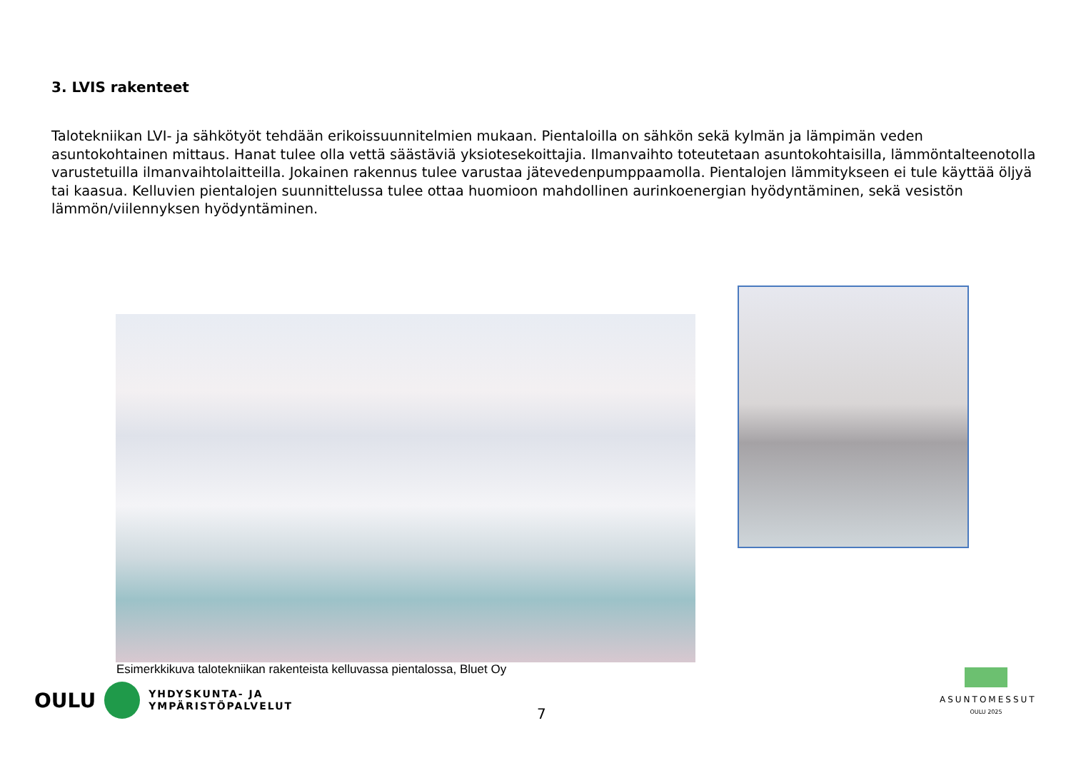3. LVIS rakenteet
Talotekniikan LVI- ja sähkötyöt tehdään erikoissuunnitelmien mukaan. Pientaloilla on sähkön sekä kylmän ja lämpimän veden asuntokohtainen mittaus. Hanat tulee olla vettä säästäviä yksiotesekoittajia. Ilmanvaihto toteutetaan asuntokohtaisilla, lämmöntalteenotolla varustetuilla ilmanvaihtolaitteilla. Jokainen rakennus tulee varustaa jätevedenpumppaamolla. Pientalojen lämmitykseen ei tule käyttää öljyä tai kaasua. Kelluvien pientalojen suunnittelussa tulee ottaa huomioon mahdollinen aurinkoenergian hyödyntäminen, sekä vesistön lämmön/viilennyksen hyödyntäminen.
Esimerkkikuva talotekniikan rakenteista kelluvassa pientalossa, Bluet Oy
OULU
YHDYSKUNTA- JA
YMPÄRISTÖPALVELUT
7
ASUNTOMESSUT
OULU 2025